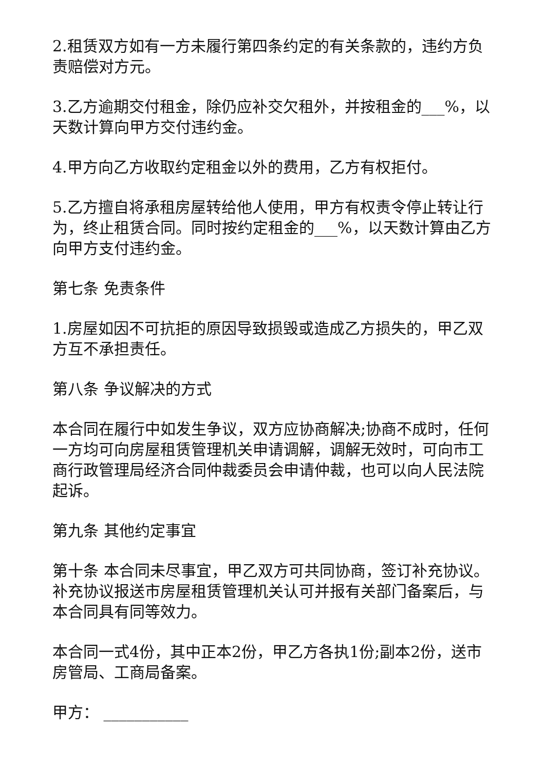2.租赁双方如有一方未履行第四条约定的有关条款的，违约方负责赔偿对方元。
3.乙方逾期交付租金，除仍应补交欠租外，并按租金的___%，以天数计算向甲方交付违约金。
4.甲方向乙方收取约定租金以外的费用，乙方有权拒付。
5.乙方擅自将承租房屋转给他人使用，甲方有权责令停止转让行为，终止租赁合同。同时按约定租金的___%，以天数计算由乙方向甲方支付违约金。
第七条 免责条件
1.房屋如因不可抗拒的原因导致损毁或造成乙方损失的，甲乙双方互不承担责任。
第八条 争议解决的方式
本合同在履行中如发生争议，双方应协商解决;协商不成时，任何一方均可向房屋租赁管理机关申请调解，调解无效时，可向市工商行政管理局经济合同仲裁委员会申请仲裁，也可以向人民法院起诉。
第九条 其他约定事宜
第十条 本合同未尽事宜，甲乙双方可共同协商，签订补充协议。补充协议报送市房屋租赁管理机关认可并报有关部门备案后，与本合同具有同等效力。
本合同一式4份，其中正本2份，甲乙方各执1份;副本2份，送市房管局、工商局备案。
甲方： ___________